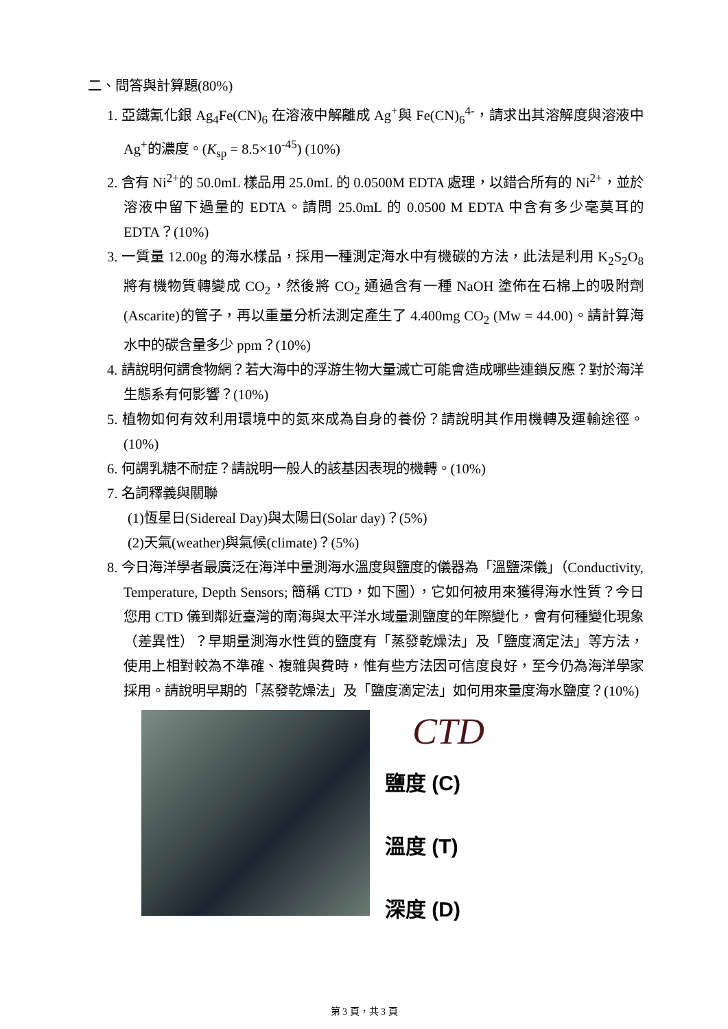二、問答與計算題(80%)
1. 亞鐵氰化銀 Ag<sub>4</sub>Fe(CN)<sub>6</sub> 在溶液中解離成 Ag<sup>+</sup>與 Fe(CN)<sub>6</sub><sup>4-</sup>，請求出其溶解度與溶液中 Ag<sup>+</sup>的濃度。(K<sub>sp</sub> = 8.5×10<sup>-45</sup>) (10%)
2. 含有 Ni<sup>2+</sup>的 50.0mL 樣品用 25.0mL 的 0.0500M EDTA 處理，以錯合所有的 Ni<sup>2+</sup>，並於溶液中留下過量的 EDTA。請問 25.0mL 的 0.0500 M EDTA 中含有多少毫莫耳的 EDTA？(10%)
3. 一質量 12.00g 的海水樣品，採用一種測定海水中有機碳的方法，此法是利用 K<sub>2</sub>S<sub>2</sub>O<sub>8</sub> 將有機物質轉變成 CO<sub>2</sub>，然後將 CO<sub>2</sub> 通過含有一種 NaOH 塗佈在石棉上的吸附劑(Ascarite)的管子，再以重量分析法測定產生了 4.400mg CO<sub>2</sub> (Mw = 44.00)。請計算海水中的碳含量多少 ppm？(10%)
4. 請說明何謂食物網？若大海中的浮游生物大量滅亡可能會造成哪些連鎖反應？對於海洋生態系有何影響？(10%)
5. 植物如何有效利用環境中的氮來成為自身的養份？請說明其作用機轉及運輸途徑。(10%)
6. 何謂乳糖不耐症？請說明一般人的該基因表現的機轉。(10%)
7. 名詞釋義與關聯
(1)恆星日(Sidereal Day)與太陽日(Solar day)？(5%)
(2)天氣(weather)與氣候(climate)？(5%)
8. 今日海洋學者最廣泛在海洋中量測海水溫度與鹽度的儀器為「溫鹽深儀」（Conductivity, Temperature, Depth Sensors; 簡稱 CTD，如下圖），它如何被用來獲得海水性質？今日您用 CTD 儀到鄰近臺灣的南海與太平洋水域量測鹽度的年際變化，會有何種變化現象（差異性）？早期量測海水性質的鹽度有「蒸發乾燥法」及「鹽度滴定法」等方法，使用上相對較為不準確、複雜與費時，惟有些方法因可信度良好，至今仍為海洋學家採用。請說明早期的「蒸發乾燥法」及「鹽度滴定法」如何用來量度海水鹽度？(10%)
CTD
鹽度 (C)
溫度 (T)
深度 (D)
第 3 頁，共 3 頁